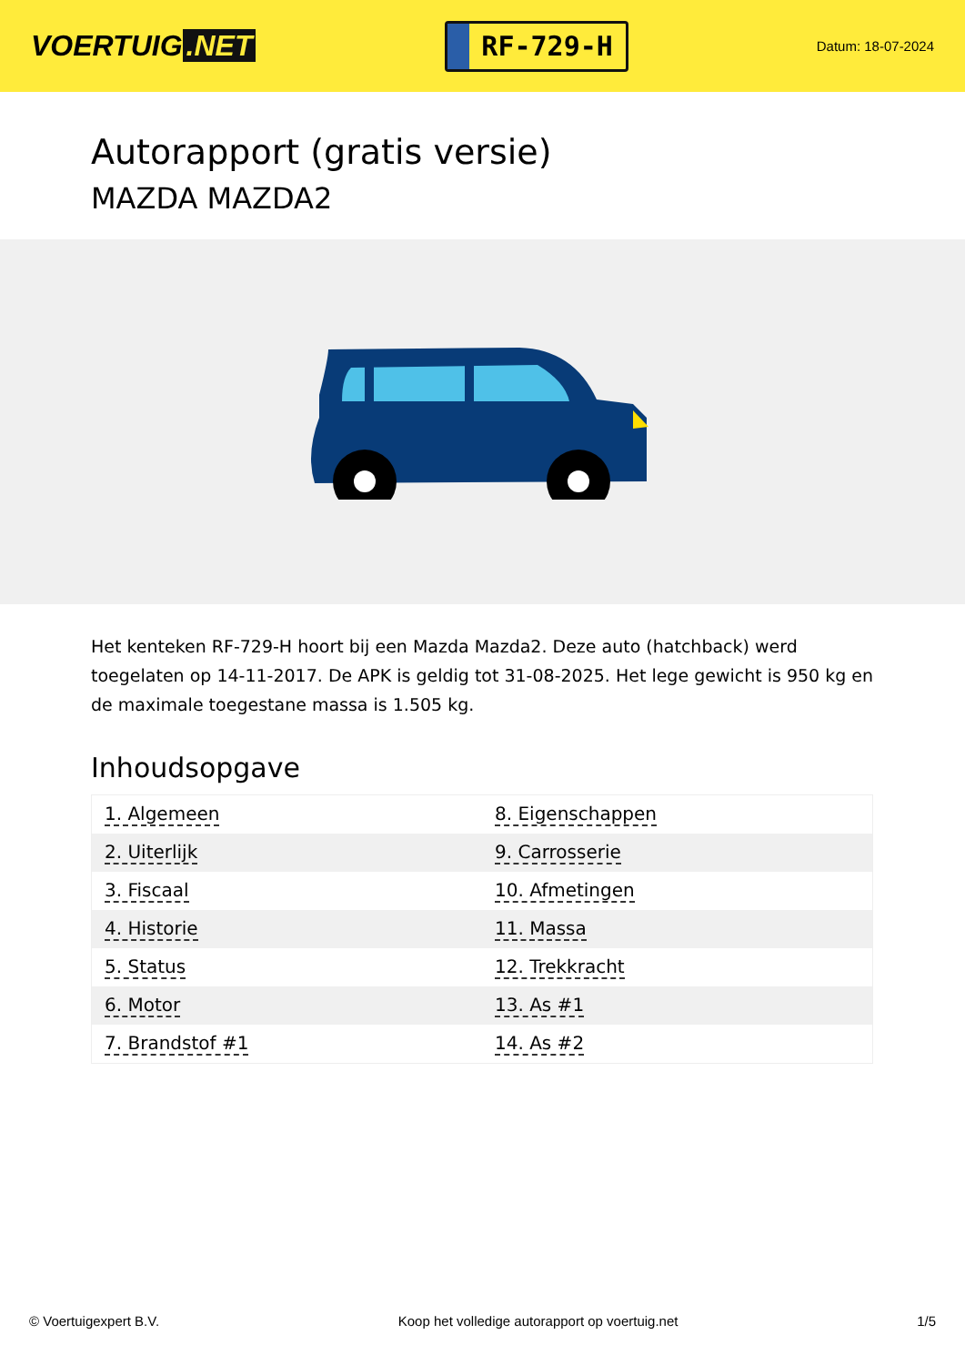VOERTUIG.NET
RF-729-H
Datum: 18-07-2024
Autorapport (gratis versie)
MAZDA MAZDA2
Het kenteken RF-729-H hoort bij een Mazda Mazda2. Deze auto (hatchback) werd toegelaten op 14-11-2017. De APK is geldig tot 31-08-2025. Het lege gewicht is 950 kg en de maximale toegestane massa is 1.505 kg.
Inhoudsopgave
| 1. Algemeen | 8. Eigenschappen |
| 2. Uiterlijk | 9. Carrosserie |
| 3. Fiscaal | 10. Afmetingen |
| 4. Historie | 11. Massa |
| 5. Status | 12. Trekkracht |
| 6. Motor | 13. As #1 |
| 7. Brandstof #1 | 14. As #2 |
© Voertuigexpert B.V. Koop het volledige autorapport op voertuig.net 1/5